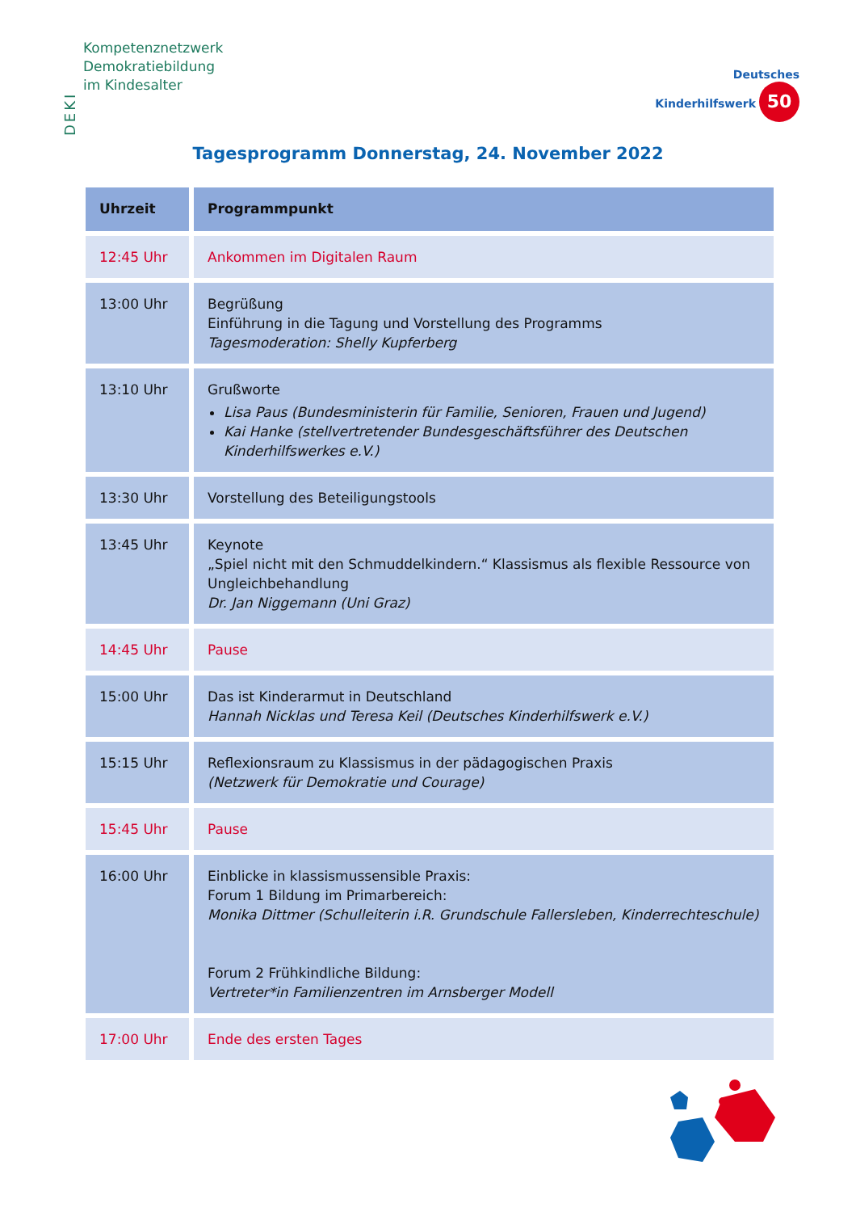DEKI
Kompetenznetzwerk
Demokratiebildung
im Kindesalter
Deutsches
Kinderhilfswerk 50
Tagesprogramm Donnerstag, 24. November 2022
| Uhrzeit | Programmpunkt |
| --- | --- |
| 12:45 Uhr | Ankommen im Digitalen Raum |
| 13:00 Uhr | Begrüßung Einführung in die Tagung und Vorstellung des Programms Tagesmoderation: Shelly Kupferberg |
| 13:10 Uhr | Grußworte Lisa Paus (Bundesministerin für Familie, Senioren, Frauen und Jugend) Kai Hanke (stellvertretender Bundesgeschäftsführer des Deutschen Kinderhilfswerkes e.V.) |
| 13:30 Uhr | Vorstellung des Beteiligungstools |
| 13:45 Uhr | Keynote „Spiel nicht mit den Schmuddelkindern.“ Klassismus als flexible Ressource von Ungleichbehandlung Dr. Jan Niggemann (Uni Graz) |
| 14:45 Uhr | Pause |
| 15:00 Uhr | Das ist Kinderarmut in Deutschland Hannah Nicklas und Teresa Keil (Deutsches Kinderhilfswerk e.V.) |
| 15:15 Uhr | Reflexionsraum zu Klassismus in der pädagogischen Praxis (Netzwerk für Demokratie und Courage) |
| 15:45 Uhr | Pause |
| 16:00 Uhr | Einblicke in klassismussensible Praxis: Forum 1 Bildung im Primarbereich: Monika Dittmer (Schulleiterin i.R. Grundschule Fallersleben, Kinderrechteschule) Forum 2 Frühkindliche Bildung: Vertreter*in Familienzentren im Arnsberger Modell |
| 17:00 Uhr | Ende des ersten Tages |